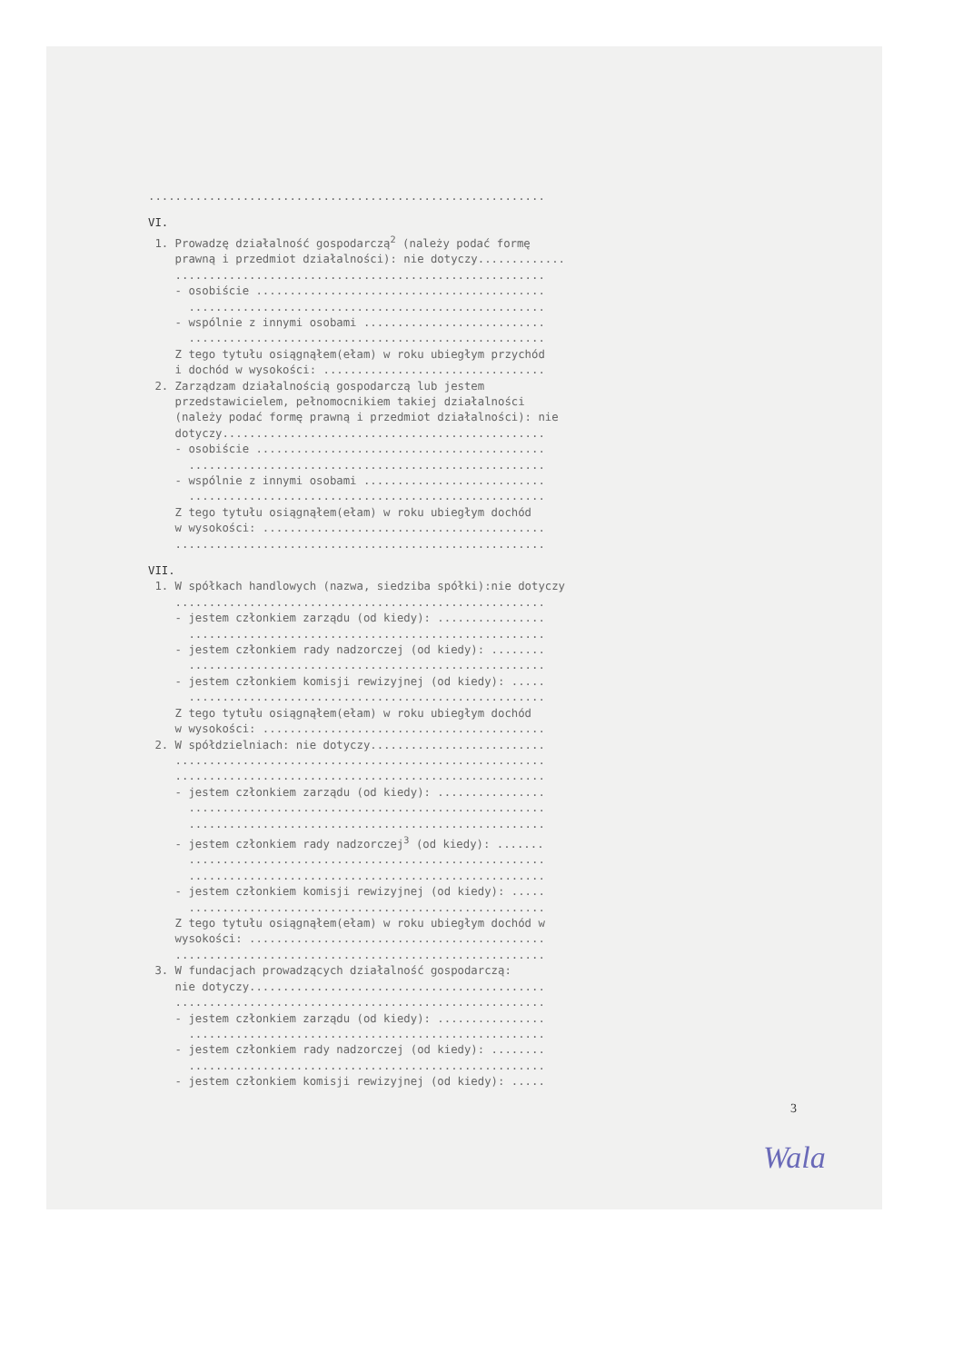...........................................................
VI.
1. Prowadzę działalność gospodarczą<sup>2</sup> (należy podać formę prawną i przedmiot działalności): nie dotyczy............. ....................................................... - osobiście ........................................... ..................................................... - wspólnie z innymi osobami ........................... ..................................................... Z tego tytułu osiągnąłem(ełam) w roku ubiegłym przychód i dochód w wysokości: ................................. 2. Zarządzam działalnością gospodarczą lub jestem przedstawicielem, pełnomocnikiem takiej działalności (należy podać formę prawną i przedmiot działalności): nie dotyczy................................................ - osobiście ........................................... ..................................................... - wspólnie z innymi osobami ........................... ..................................................... Z tego tytułu osiągnąłem(ełam) w roku ubiegłym dochód w wysokości: .......................................... .......................................................
VII.
1. W spółkach handlowych (nazwa, siedziba spółki):nie dotyczy ....................................................... - jestem członkiem zarządu (od kiedy): ................ ..................................................... - jestem członkiem rady nadzorczej (od kiedy): ........ ..................................................... - jestem członkiem komisji rewizyjnej (od kiedy): ..... ..................................................... Z tego tytułu osiągnąłem(ełam) w roku ubiegłym dochód w wysokości: .......................................... 2. W spółdzielniach: nie dotyczy.......................... ....................................................... ....................................................... - jestem członkiem zarządu (od kiedy): ................ ..................................................... ..................................................... - jestem członkiem rady nadzorczej<sup>3</sup> (od kiedy): ....... ..................................................... ..................................................... - jestem członkiem komisji rewizyjnej (od kiedy): ..... ..................................................... Z tego tytułu osiągnąłem(ełam) w roku ubiegłym dochód w wysokości: ............................................ ....................................................... 3. W fundacjach prowadzących działalność gospodarczą: nie dotyczy............................................ ....................................................... - jestem członkiem zarządu (od kiedy): ................ ..................................................... - jestem członkiem rady nadzorczej (od kiedy): ........ ..................................................... - jestem członkiem komisji rewizyjnej (od kiedy): .....
3
Wala